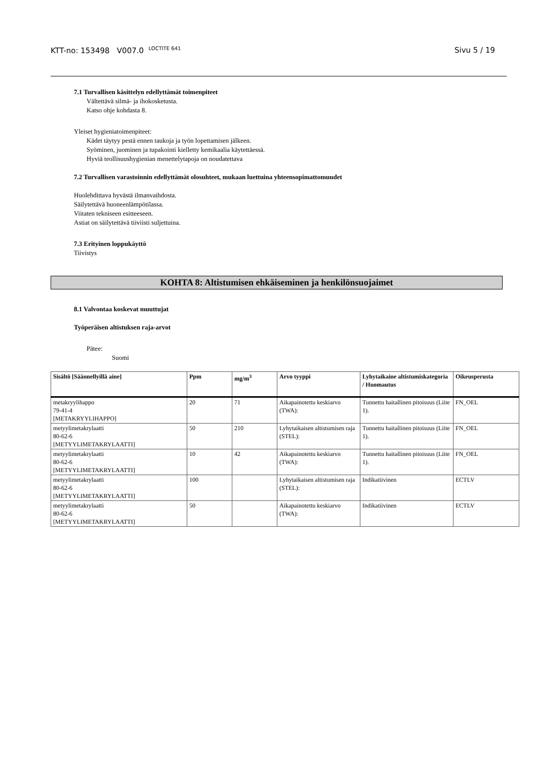KTT-no: 153498 V007.0 <sup>LOCTITE 641</sup> Sivu 5 / 19
7.1 Turvallisen käsittelyn edellyttämät toimenpiteet
Vältettävä silmä- ja ihokosketusta.
Katso ohje kohdasta 8.
Yleiset hygieniatoimenpiteet:
Kädet täytyy pestä ennen taukoja ja työn lopettamisen jälkeen.
Syöminen, juominen ja tupakointi kielletty kemikaalia käytettäessä.
Hyviä teollisuushygienian menettelytapoja on noudatettava
7.2 Turvallisen varastoinnin edellyttämät olosuhteet, mukaan luettuina yhteensopimattomuudet
Huolehdittava hyvästä ilmanvaihdosta.
Säilytettävä huoneenlämpötilassa.
Viitaten tekniseen esitteeseen.
Astiat on säilytettävä tiiviisti suljettuina.
7.3 Erityinen loppukäyttö
Tiivistys
KOHTA 8: Altistumisen ehkäiseminen ja henkilönsuojaimet
8.1 Valvontaa koskevat muuttujat
Työperäisen altistuksen raja-arvot
Pätee:
Suomi
| Sisältö [Säännellyillä aine] | Ppm | mg/m<sup>3</sup> | Arvo tyyppi | Lyhytaikaine altistumiskategoria / Huomautus | Oikeusperusta |
| --- | --- | --- | --- | --- | --- |
| metakryylihappo 79-41-4 [METAKRYYLIHAPPO] | 20 | 71 | Aikapainotettu keskiarvo (TWA): | Tunnettu haitallinen pitoisuus (Liite 1). | FN_OEL |
| metyylimetakrylaatti 80-62-6 [METYYLIMETAKRYLAATTI] | 50 | 210 | Lyhytaikaisen altistumisen raja (STEL): | Tunnettu haitallinen pitoisuus (Liite 1). | FN_OEL |
| metyylimetakrylaatti 80-62-6 [METYYLIMETAKRYLAATTI] | 10 | 42 | Aikapainotettu keskiarvo (TWA): | Tunnettu haitallinen pitoisuus (Liite 1). | FN_OEL |
| metyylimetakrylaatti 80-62-6 [METYYLIMETAKRYLAATTI] | 100 | | Lyhytaikaisen altistumisen raja (STEL): | Indikatiivinen | ECTLV |
| metyylimetakrylaatti 80-62-6 [METYYLIMETAKRYLAATTI] | 50 | | Aikapainotettu keskiarvo (TWA): | Indikatiivinen | ECTLV |